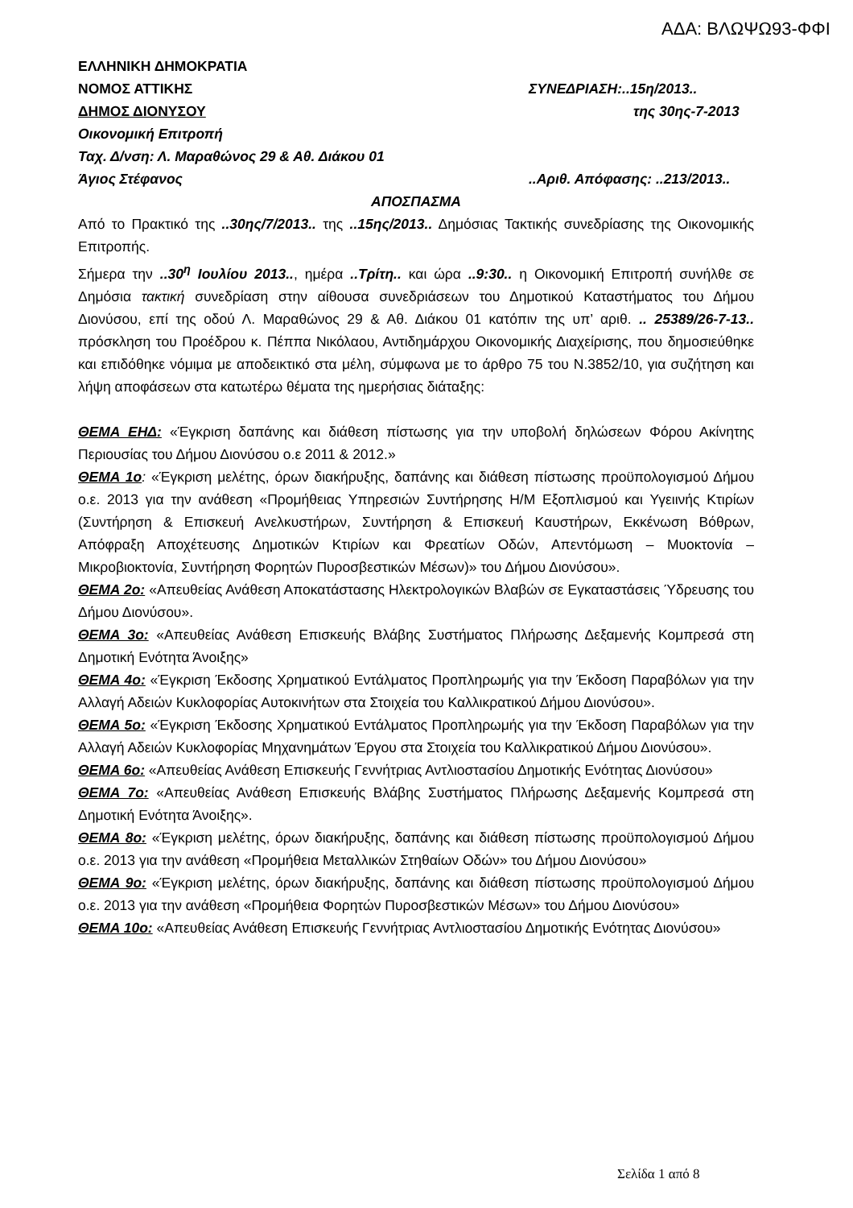ΑΔΑ: ΒΛΩΨΩ93-ΦΦΙ
ΕΛΛΗΝΙΚΗ ΔΗΜΟΚΡΑΤΙΑ
ΝΟΜΟΣ ΑΤΤΙΚΗΣ ΣΥΝΕΔΡΙΑΣΗ:..15η/2013..
ΔΗΜΟΣ ΔΙΟΝΥΣΟΥ της 30ης-7-2013
Οικονομική Επιτροπή
Ταχ. Δ/νση: Λ. Μαραθώνος 29 & Αθ. Διάκου 01
Άγιος Στέφανος..Αριθ. Απόφασης: ..213/2013..
ΑΠΟΣΠΑΣΜΑ
Από το Πρακτικό της ..30ης/7/2013.. της ..15ης/2013.. Δημόσιας Τακτικής συνεδρίασης της Οικονομικής Επιτροπής.
Σήμερα την ..30<sup>η</sup> Ιουλίου 2013.., ημέρα ..Τρίτη.. και ώρα ..9:30.. η Οικονομική Επιτροπή συνήλθε σε Δημόσια τακτική συνεδρίαση στην αίθουσα συνεδριάσεων του Δημοτικού Καταστήματος του Δήμου Διονύσου, επί της οδού Λ. Μαραθώνος 29 & Αθ. Διάκου 01 κατόπιν της υπ’ αριθ. .. 25389/26-7-13.. πρόσκληση του Προέδρου κ. Πέππα Νικόλαου, Αντιδημάρχου Οικονομικής Διαχείρισης, που δημοσιεύθηκε και επιδόθηκε νόμιμα με αποδεικτικό στα μέλη, σύμφωνα με το άρθρο 75 του Ν.3852/10, για συζήτηση και λήψη αποφάσεων στα κατωτέρω θέματα της ημερήσιας διάταξης:
ΘΕΜΑ ΕΗΔ: «Έγκριση δαπάνης και διάθεση πίστωσης για την υποβολή δηλώσεων Φόρου Ακίνητης Περιουσίας του Δήμου Διονύσου ο.ε 2011 & 2012.»
ΘΕΜΑ 1ο: «Έγκριση μελέτης, όρων διακήρυξης, δαπάνης και διάθεση πίστωσης προϋπολογισμού Δήμου ο.ε. 2013 για την ανάθεση «Προμήθειας Υπηρεσιών Συντήρησης Η/Μ Εξοπλισμού και Υγειινής Κτιρίων (Συντήρηση & Επισκευή Ανελκυστήρων, Συντήρηση & Επισκευή Καυστήρων, Εκκένωση Βόθρων, Απόφραξη Αποχέτευσης Δημοτικών Κτιρίων και Φρεατίων Οδών, Απεντόμωση – Μυοκτονία – Μικροβιοκτονία, Συντήρηση Φορητών Πυροσβεστικών Μέσων)» του Δήμου Διονύσου».
ΘΕΜΑ 2ο: «Απευθείας Ανάθεση Αποκατάστασης Ηλεκτρολογικών Βλαβών σε Εγκαταστάσεις Ύδρευσης του Δήμου Διονύσου».
ΘΕΜΑ 3ο: «Απευθείας Ανάθεση Επισκευής Βλάβης Συστήματος Πλήρωσης Δεξαμενής Κομπρεσά στη Δημοτική Ενότητα Άνοιξης»
ΘΕΜΑ 4ο: «Έγκριση Έκδοσης Χρηματικού Εντάλματος Προπληρωμής για την Έκδοση Παραβόλων για την Αλλαγή Αδειών Κυκλοφορίας Αυτοκινήτων στα Στοιχεία του Καλλικρατικού Δήμου Διονύσου».
ΘΕΜΑ 5ο: «Έγκριση Έκδοσης Χρηματικού Εντάλματος Προπληρωμής για την Έκδοση Παραβόλων για την Αλλαγή Αδειών Κυκλοφορίας Μηχανημάτων Έργου στα Στοιχεία του Καλλικρατικού Δήμου Διονύσου».
ΘΕΜΑ 6ο: «Απευθείας Ανάθεση Επισκευής Γεννήτριας Αντλιοστασίου Δημοτικής Ενότητας Διονύσου»
ΘΕΜΑ 7ο: «Απευθείας Ανάθεση Επισκευής Βλάβης Συστήματος Πλήρωσης Δεξαμενής Κομπρεσά στη Δημοτική Ενότητα Άνοιξης».
ΘΕΜΑ 8ο: «Έγκριση μελέτης, όρων διακήρυξης, δαπάνης και διάθεση πίστωσης προϋπολογισμού Δήμου ο.ε. 2013 για την ανάθεση «Προμήθεια Μεταλλικών Στηθαίων Οδών» του Δήμου Διονύσου»
ΘΕΜΑ 9ο: «Έγκριση μελέτης, όρων διακήρυξης, δαπάνης και διάθεση πίστωσης προϋπολογισμού Δήμου ο.ε. 2013 για την ανάθεση «Προμήθεια Φορητών Πυροσβεστικών Μέσων» του Δήμου Διονύσου»
ΘΕΜΑ 10ο: «Απευθείας Ανάθεση Επισκευής Γεννήτριας Αντλιοστασίου Δημοτικής Ενότητας Διονύσου»
Σελίδα 1 από 8